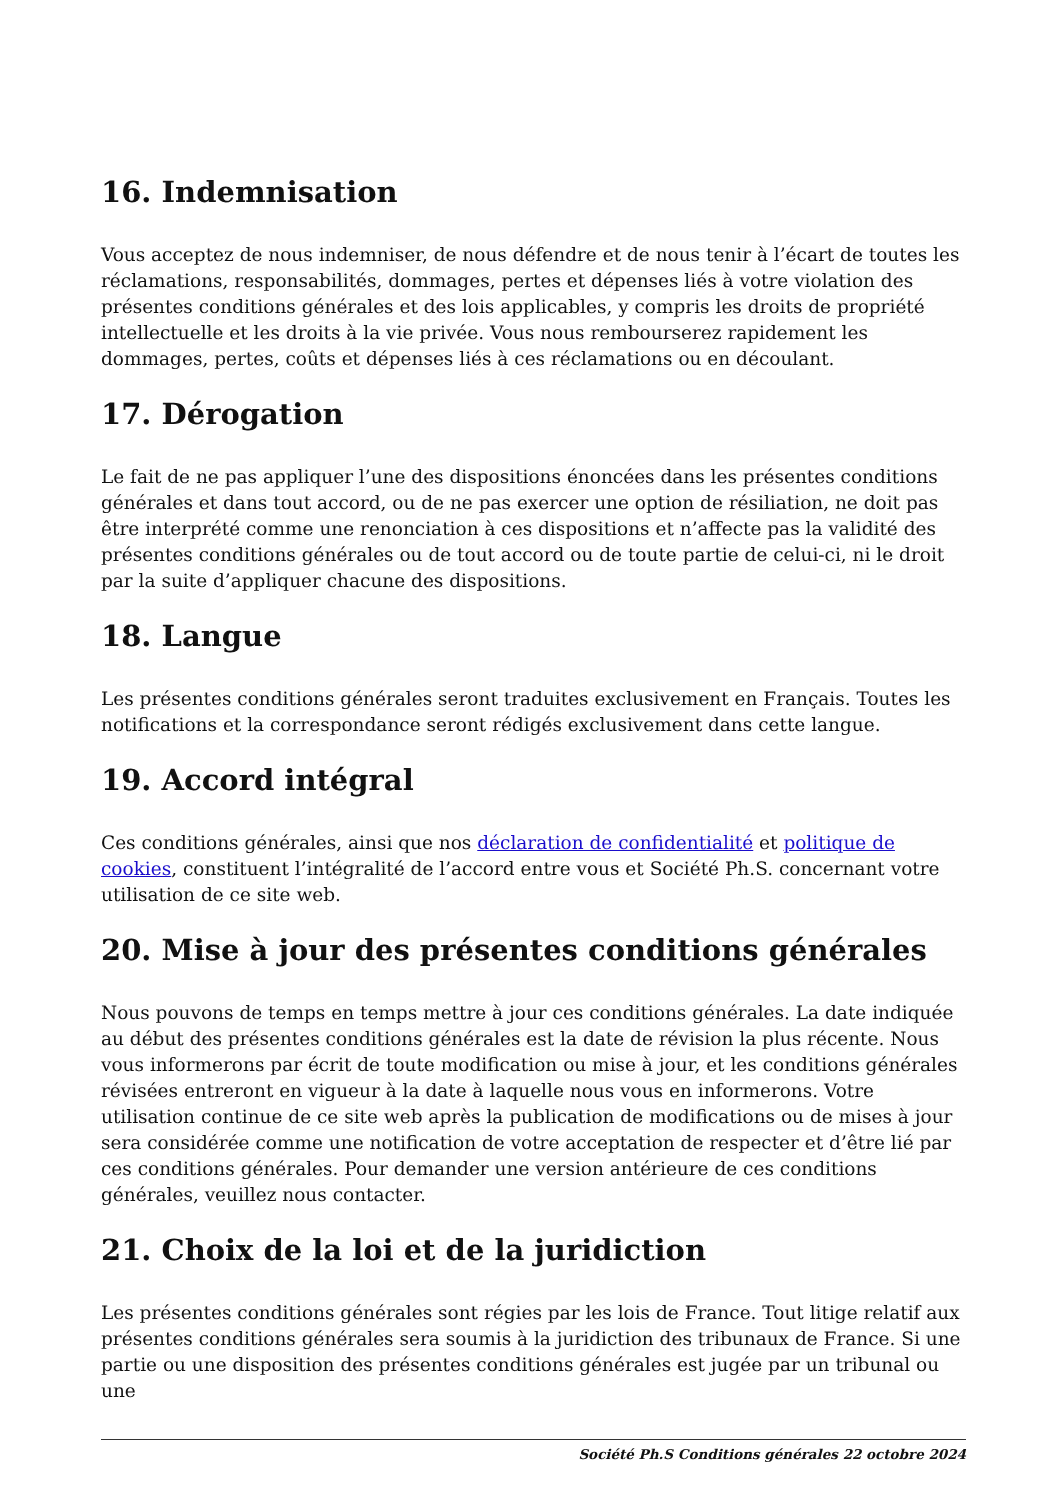16. Indemnisation
Vous acceptez de nous indemniser, de nous défendre et de nous tenir à l’écart de toutes les réclamations, responsabilités, dommages, pertes et dépenses liés à votre violation des présentes conditions générales et des lois applicables, y compris les droits de propriété intellectuelle et les droits à la vie privée. Vous nous rembourserez rapidement les dommages, pertes, coûts et dépenses liés à ces réclamations ou en découlant.
17. Dérogation
Le fait de ne pas appliquer l’une des dispositions énoncées dans les présentes conditions générales et dans tout accord, ou de ne pas exercer une option de résiliation, ne doit pas être interprété comme une renonciation à ces dispositions et n’affecte pas la validité des présentes conditions générales ou de tout accord ou de toute partie de celui-ci, ni le droit par la suite d’appliquer chacune des dispositions.
18. Langue
Les présentes conditions générales seront traduites exclusivement en Français. Toutes les notifications et la correspondance seront rédigés exclusivement dans cette langue.
19. Accord intégral
Ces conditions générales, ainsi que nos déclaration de confidentialité et politique de cookies, constituent l’intégralité de l’accord entre vous et Société Ph.S. concernant votre utilisation de ce site web.
20. Mise à jour des présentes conditions générales
Nous pouvons de temps en temps mettre à jour ces conditions générales. La date indiquée au début des présentes conditions générales est la date de révision la plus récente. Nous vous informerons par écrit de toute modification ou mise à jour, et les conditions générales révisées entreront en vigueur à la date à laquelle nous vous en informerons. Votre utilisation continue de ce site web après la publication de modifications ou de mises à jour sera considérée comme une notification de votre acceptation de respecter et d’être lié par ces conditions générales. Pour demander une version antérieure de ces conditions générales, veuillez nous contacter.
21. Choix de la loi et de la juridiction
Les présentes conditions générales sont régies par les lois de France. Tout litige relatif aux présentes conditions générales sera soumis à la juridiction des tribunaux de France. Si une partie ou une disposition des présentes conditions générales est jugée par un tribunal ou une
Société Ph.S Conditions générales 22 octobre 2024